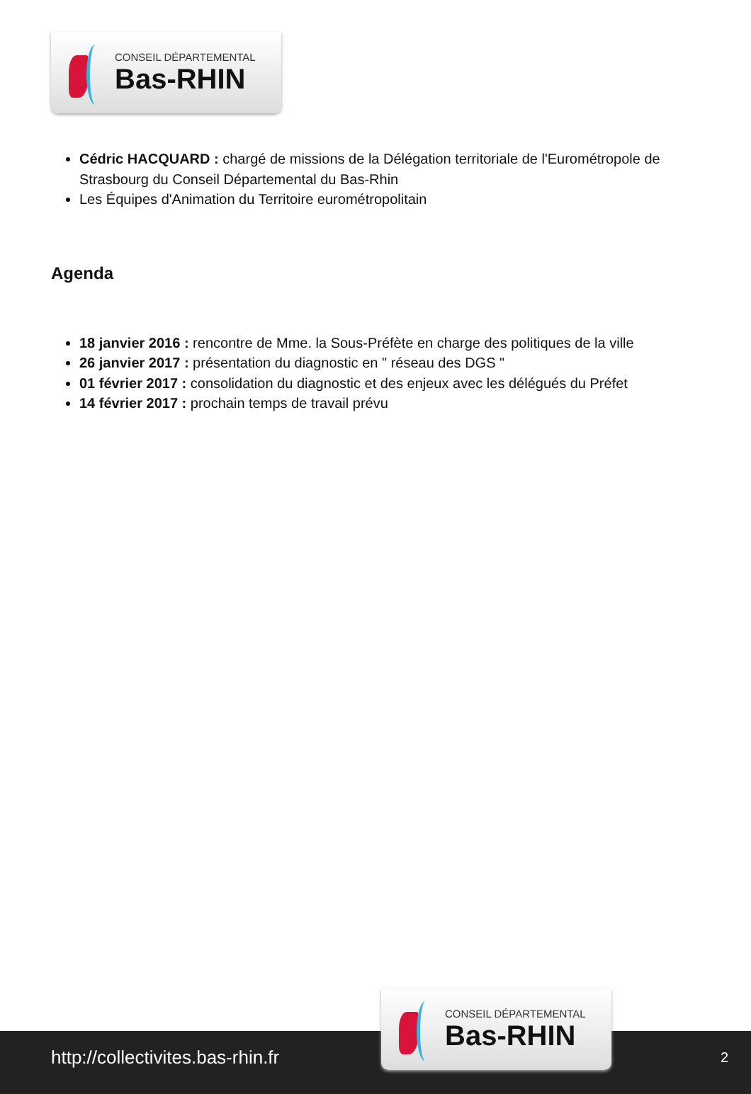CONSEIL DÉPARTEMENTAL
Bas-RHIN
Cédric HACQUARD : chargé de missions de la Délégation territoriale de l'Eurométropole de Strasbourg du Conseil Départemental du Bas-Rhin
Les Équipes d'Animation du Territoire eurométropolitain
Agenda
18 janvier 2016 : rencontre de Mme. la Sous-Préfète en charge des politiques de la ville
26 janvier 2017 : présentation du diagnostic en " réseau des DGS "
01 février 2017 : consolidation du diagnostic et des enjeux avec les délégués du Préfet
14 février 2017 : prochain temps de travail prévu
http://collectivites.bas-rhin.fr
CONSEIL DÉPARTEMENTAL
Bas-RHIN
2